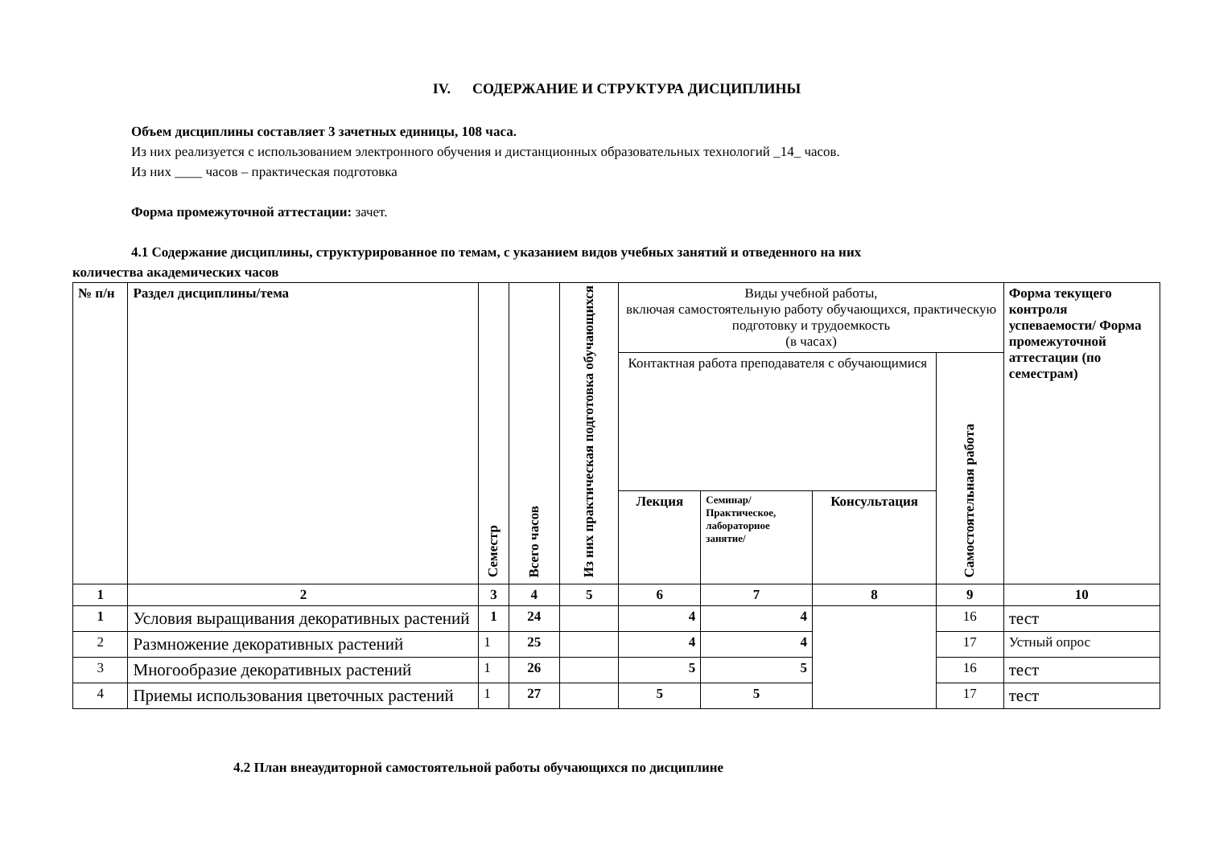IV. СОДЕРЖАНИЕ И СТРУКТУРА ДИСЦИПЛИНЫ
Объем дисциплины составляет 3 зачетных единицы, 108 часа.
Из них реализуется с использованием электронного обучения и дистанционных образовательных технологий _14_ часов.
Из них ____ часов – практическая подготовка
Форма промежуточной аттестации: зачет.
4.1 Содержание дисциплины, структурированное по темам, с указанием видов учебных занятий и отведенного на них
количества академических часов
| № п/н | Раздел дисциплины/тема | Семестр | Всего часов | Из них практическая подготовка обучающихся | Виды учебной работы, включая самостоятельную работу обучающихся, практическую подготовку и трудоемкость (в часах) | | | | Форма текущего контроля успеваемости/ Форма промежуточной аттестации (по семестрам) |
| | | | | | Контактная работа преподавателя с обучающимися | | | Самостоятельная работа | |
| | | | | | Лекция | Семинар/ Практическое, лабораторное занятие/ | Консультация | | |
| 1 | 2 | 3 | 4 | 5 | 6 | 7 | 8 | 9 | 10 |
| 1 | Условия выращивания декоративных растений | 1 | 24 | | 4 | 4 | | 16 | тест |
| 2 | Размножение декоративных растений | 1 | 25 | | 4 | 4 | | 17 | Устный опрос |
| 3 | Многообразие декоративных растений | 1 | 26 | | 5 | 5 | | 16 | тест |
| 4 | Приемы использования цветочных растений | 1 | 27 | | 5 | 5 | | 17 | тест |
4.2 План внеаудиторной самостоятельной работы обучающихся по дисциплине